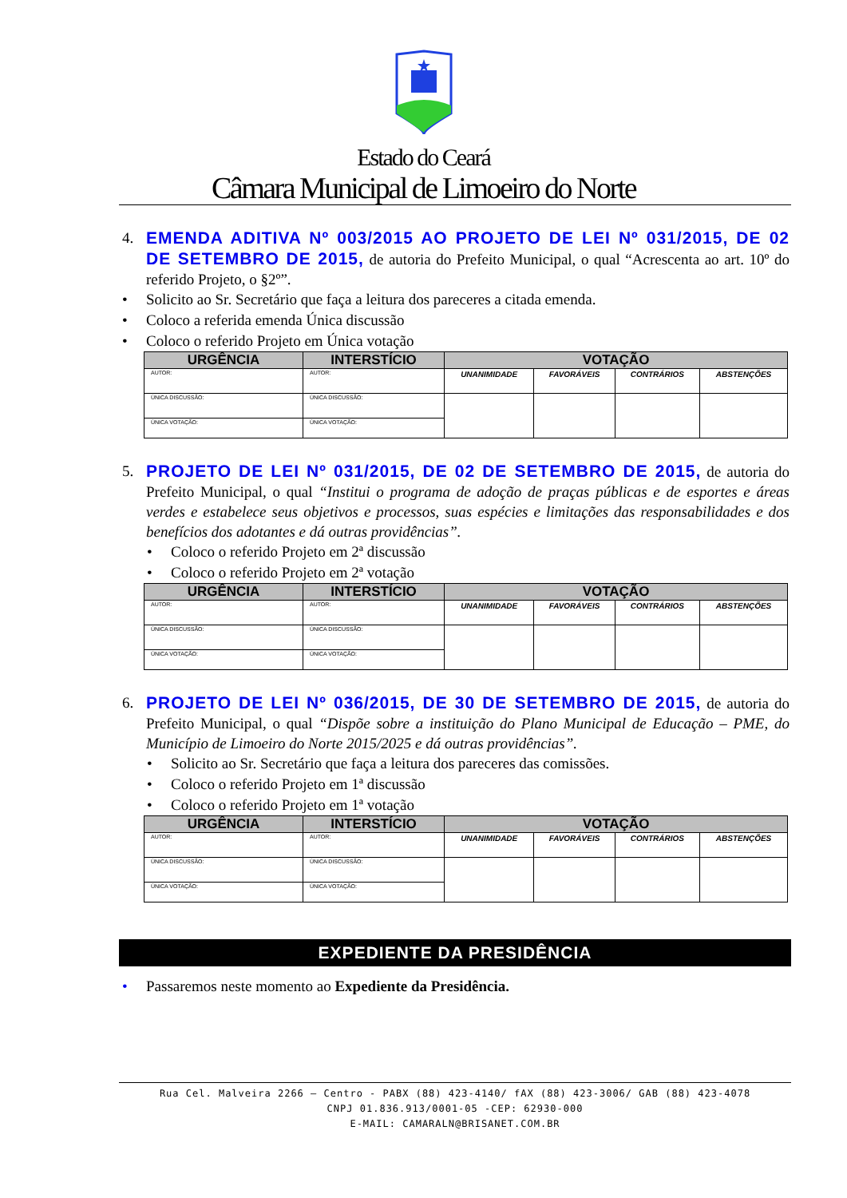Estado do Ceará
Câmara Municipal de Limoeiro do Norte
4. EMENDA ADITIVA Nº 003/2015 AO PROJETO DE LEI Nº 031/2015, DE 02 DE SETEMBRO DE 2015, de autoria do Prefeito Municipal, o qual “Acrescenta ao art. 10º do referido Projeto, o §2º”.
• Solicito ao Sr. Secretário que faça a leitura dos pareceres a citada emenda.
• Coloco a referida emenda Única discussão
• Coloco o referido Projeto em Única votação
| URGÊNCIA | INTERSTÍCIO | VOTAÇÃO | | | |
| --- | --- | --- | --- | --- | --- |
| AUTOR: | AUTOR: | UNANIMIDADE | FAVORÁVEIS | CONTRÁRIOS | ABSTENÇÕES |
| ÚNICA DISCUSSÃO: | ÚNICA DISCUSSÃO: | | | | |
| ÚNICA VOTAÇÃO: | ÚNICA VOTAÇÃO: | | | | |
5. PROJETO DE LEI Nº 031/2015, DE 02 DE SETEMBRO DE 2015, de autoria do Prefeito Municipal, o qual “Institui o programa de adoção de praças públicas e de esportes e áreas verdes e estabelece seus objetivos e processos, suas espécies e limitações das responsabilidades e dos benefícios dos adotantes e dá outras providências”.
• Coloco o referido Projeto em 2ª discussão
• Coloco o referido Projeto em 2ª votação
| URGÊNCIA | INTERSTÍCIO | VOTAÇÃO | | | |
| --- | --- | --- | --- | --- | --- |
| AUTOR: | AUTOR: | UNANIMIDADE | FAVORÁVEIS | CONTRÁRIOS | ABSTENÇÕES |
| ÚNICA DISCUSSÃO: | ÚNICA DISCUSSÃO: | | | | |
| ÚNICA VOTAÇÃO: | ÚNICA VOTAÇÃO: | | | | |
6. PROJETO DE LEI Nº 036/2015, DE 30 DE SETEMBRO DE 2015, de autoria do Prefeito Municipal, o qual “Dispõe sobre a instituição do Plano Municipal de Educação – PME, do Município de Limoeiro do Norte 2015/2025 e dá outras providências”.
• Solicito ao Sr. Secretário que faça a leitura dos pareceres das comissões.
• Coloco o referido Projeto em 1ª discussão
• Coloco o referido Projeto em 1ª votação
| URGÊNCIA | INTERSTÍCIO | VOTAÇÃO | | | |
| --- | --- | --- | --- | --- | --- |
| AUTOR: | AUTOR: | UNANIMIDADE | FAVORÁVEIS | CONTRÁRIOS | ABSTENÇÕES |
| ÚNICA DISCUSSÃO: | ÚNICA DISCUSSÃO: | | | | |
| ÚNICA VOTAÇÃO: | ÚNICA VOTAÇÃO: | | | | |
EXPEDIENTE DA PRESIDÊNCIA
• Passaremos neste momento ao Expediente da Presidência.
Rua Cel. Malveira 2266 – Centro - PABX (88) 423-4140/ fAX (88) 423-3006/ GAB (88) 423-4078
CNPJ 01.836.913/0001-05 -CEP: 62930-000
E-MAIL: CAMARALN@BRISANET.COM.BR